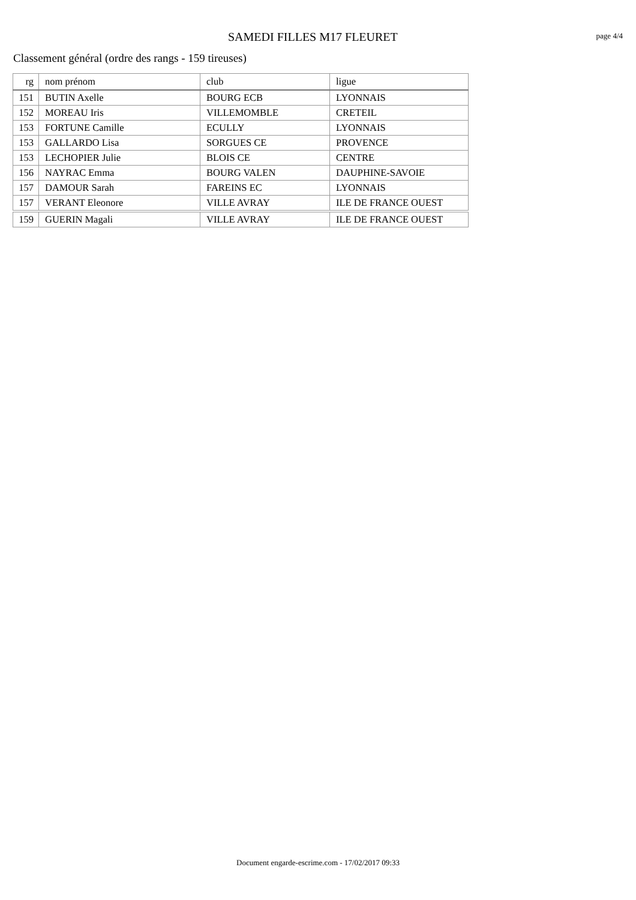SAMEDI FILLES M17 FLEURET
page 4/4
Classement général (ordre des rangs - 159 tireuses)
| rg | nom prénom | club | ligue |
| --- | --- | --- | --- |
| 151 | BUTIN Axelle | BOURG ECB | LYONNAIS |
| 152 | MOREAU Iris | VILLEMOMBLE | CRETEIL |
| 153 | FORTUNE Camille | ECULLY | LYONNAIS |
| 153 | GALLARDO Lisa | SORGUES CE | PROVENCE |
| 153 | LECHOPIER Julie | BLOIS CE | CENTRE |
| 156 | NAYRAC Emma | BOURG VALEN | DAUPHINE-SAVOIE |
| 157 | DAMOUR Sarah | FAREINS EC | LYONNAIS |
| 157 | VERANT Eleonore | VILLE AVRAY | ILE DE FRANCE OUEST |
| 159 | GUERIN Magali | VILLE AVRAY | ILE DE FRANCE OUEST |
Document engarde-escrime.com - 17/02/2017 09:33